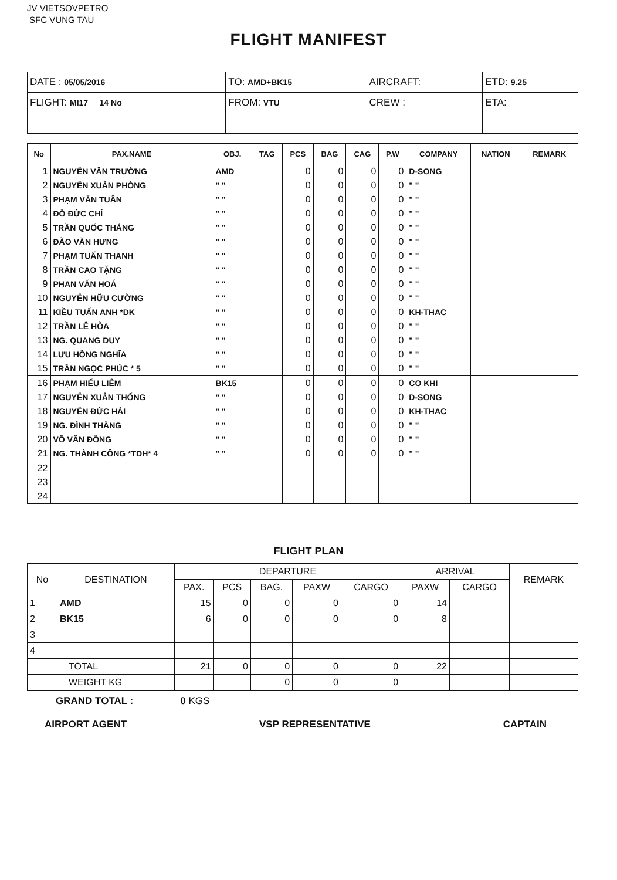JV VIETSOVPETRO
SFC VUNG TAU
FLIGHT MANIFEST
| DATE : 05/05/2016 | TO: AMD+BK15 | AIRCRAFT: | ETD: 9.25 |
| FLIGHT: MI17 14 No | FROM: VTU | CREW : | ETA: |
| No | PAX.NAME | OBJ. | TAG | PCS | BAG | CAG | P.W | COMPANY | NATION | REMARK |
| --- | --- | --- | --- | --- | --- | --- | --- | --- | --- | --- |
| 1 | NGUYỄN VÂN TRƯỜNG | AMD | | 0 | 0 | 0 | 0 | D-SONG | | |
| 2 | NGUYỄN XUÂN PHÒNG | " " | | 0 | 0 | 0 | 0 | " " | | |
| 3 | PHẠM VĂN TUÂN | " " | | 0 | 0 | 0 | 0 | " " | | |
| 4 | ĐỖ ĐỨC CHÍ | " " | | 0 | 0 | 0 | 0 | " " | | |
| 5 | TRẦN QUỐC THẮNG | " " | | 0 | 0 | 0 | 0 | " " | | |
| 6 | ĐÀO VĂN HƯNG | " " | | 0 | 0 | 0 | 0 | " " | | |
| 7 | PHẠM TUẤN THANH | " " | | 0 | 0 | 0 | 0 | " " | | |
| 8 | TRẦN CAO TẶNG | " " | | 0 | 0 | 0 | 0 | " " | | |
| 9 | PHAN VĂN HOÁ | " " | | 0 | 0 | 0 | 0 | " " | | |
| 10 | NGUYỄN HỮU CƯỜNG | " " | | 0 | 0 | 0 | 0 | " " | | |
| 11 | KIỀU TUẤN ANH *DK | " " | | 0 | 0 | 0 | 0 | KH-THAC | | |
| 12 | TRẦN LÊ HÒA | " " | | 0 | 0 | 0 | 0 | " " | | |
| 13 | NG. QUANG DUY | " " | | 0 | 0 | 0 | 0 | " " | | |
| 14 | LƯU HỒNG NGHĨA | " " | | 0 | 0 | 0 | 0 | " " | | |
| 15 | TRẦN NGỌC PHÚC * 5 | " " | | 0 | 0 | 0 | 0 | " " | | |
| 16 | PHẠM HIẾU LIÊM | BK15 | | 0 | 0 | 0 | 0 | CO KHI | | |
| 17 | NGUYỄN XUÂN THỐNG | " " | | 0 | 0 | 0 | 0 | D-SONG | | |
| 18 | NGUYỄN ĐỨC HẢI | " " | | 0 | 0 | 0 | 0 | KH-THAC | | |
| 19 | NG. ĐÌNH THẮNG | " " | | 0 | 0 | 0 | 0 | " " | | |
| 20 | VÕ VĂN ĐỒNG | " " | | 0 | 0 | 0 | 0 | " " | | |
| 21 | NG. THÀNH CÔNG *TDH* 4 | " " | | 0 | 0 | 0 | 0 | " " | | |
| 22 | | | | | | | | | | |
| 23 | | | | | | | | | | |
| 24 | | | | | | | | | | |
FLIGHT PLAN
| No | DESTINATION | DEPARTURE | | | | | ARRIVAL | | REMARK |
| --- | --- | --- | --- | --- | --- | --- | --- | --- | --- |
| | | PAX. | PCS | BAG. | PAXW | CARGO | PAXW | CARGO | |
| 1 | AMD | 15 | 0 | 0 | 0 | 0 | 14 | | |
| 2 | BK15 | 6 | 0 | 0 | 0 | 0 | 8 | | |
| 3 | | | | | | | | | |
| 4 | | | | | | | | | |
| TOTAL | | 21 | 0 | 0 | 0 | 0 | 22 | | |
| WEIGHT KG | | | | 0 | 0 | 0 | | | |
GRAND TOTAL : 0 KGS
AIRPORT AGENT VSP REPRESENTATIVE CAPTAIN